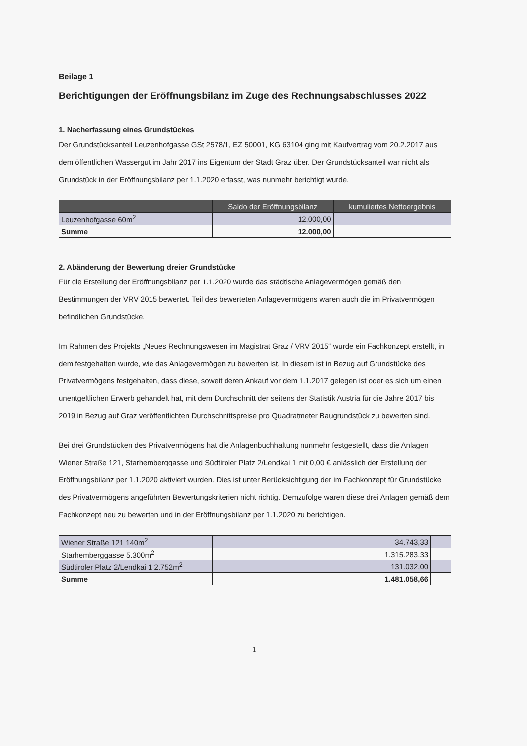Beilage 1
Berichtigungen der Eröffnungsbilanz im Zuge des Rechnungsabschlusses 2022
1. Nacherfassung eines Grundstückes
Der Grundstücksanteil Leuzenhofgasse GSt 2578/1, EZ 50001, KG 63104 ging mit Kaufvertrag vom 20.2.2017 aus dem öffentlichen Wassergut im Jahr 2017 ins Eigentum der Stadt Graz über. Der Grundstücksanteil war nicht als Grundstück in der Eröffnungsbilanz per 1.1.2020 erfasst, was nunmehr berichtigt wurde.
| | Saldo der Eröffnungsbilanz | kumuliertes Nettoergebnis |
| --- | --- | --- |
| Leuzenhofgasse 60m<sup>2</sup> | 12.000,00 | |
| Summe | 12.000,00 | |
2. Abänderung der Bewertung dreier Grundstücke
Für die Erstellung der Eröffnungsbilanz per 1.1.2020 wurde das städtische Anlagevermögen gemäß den Bestimmungen der VRV 2015 bewertet. Teil des bewerteten Anlagevermögens waren auch die im Privatvermögen befindlichen Grundstücke.
Im Rahmen des Projekts „Neues Rechnungswesen im Magistrat Graz / VRV 2015“ wurde ein Fachkonzept erstellt, in dem festgehalten wurde, wie das Anlagevermögen zu bewerten ist. In diesem ist in Bezug auf Grundstücke des Privatvermögens festgehalten, dass diese, soweit deren Ankauf vor dem 1.1.2017 gelegen ist oder es sich um einen unentgeltlichen Erwerb gehandelt hat, mit dem Durchschnitt der seitens der Statistik Austria für die Jahre 2017 bis 2019 in Bezug auf Graz veröffentlichten Durchschnittspreise pro Quadratmeter Baugrundstück zu bewerten sind.
Bei drei Grundstücken des Privatvermögens hat die Anlagenbuchhaltung nunmehr festgestellt, dass die Anlagen Wiener Straße 121, Starhemberggasse und Südtiroler Platz 2/Lendkai 1 mit 0,00 € anlässlich der Erstellung der Eröffnungsbilanz per 1.1.2020 aktiviert wurden. Dies ist unter Berücksichtigung der im Fachkonzept für Grundstücke des Privatvermögens angeführten Bewertungskriterien nicht richtig. Demzufolge waren diese drei Anlagen gemäß dem Fachkonzept neu zu bewerten und in der Eröffnungsbilanz per 1.1.2020 zu berichtigen.
| Wiener Straße 121 140m<sup>2</sup> | 34.743,33 | |
| Starhemberggasse 5.300m<sup>2</sup> | 1.315.283,33 | |
| Südtiroler Platz 2/Lendkai 1 2.752m<sup>2</sup> | 131.032,00 | |
| Summe | 1.481.058,66 | |
1